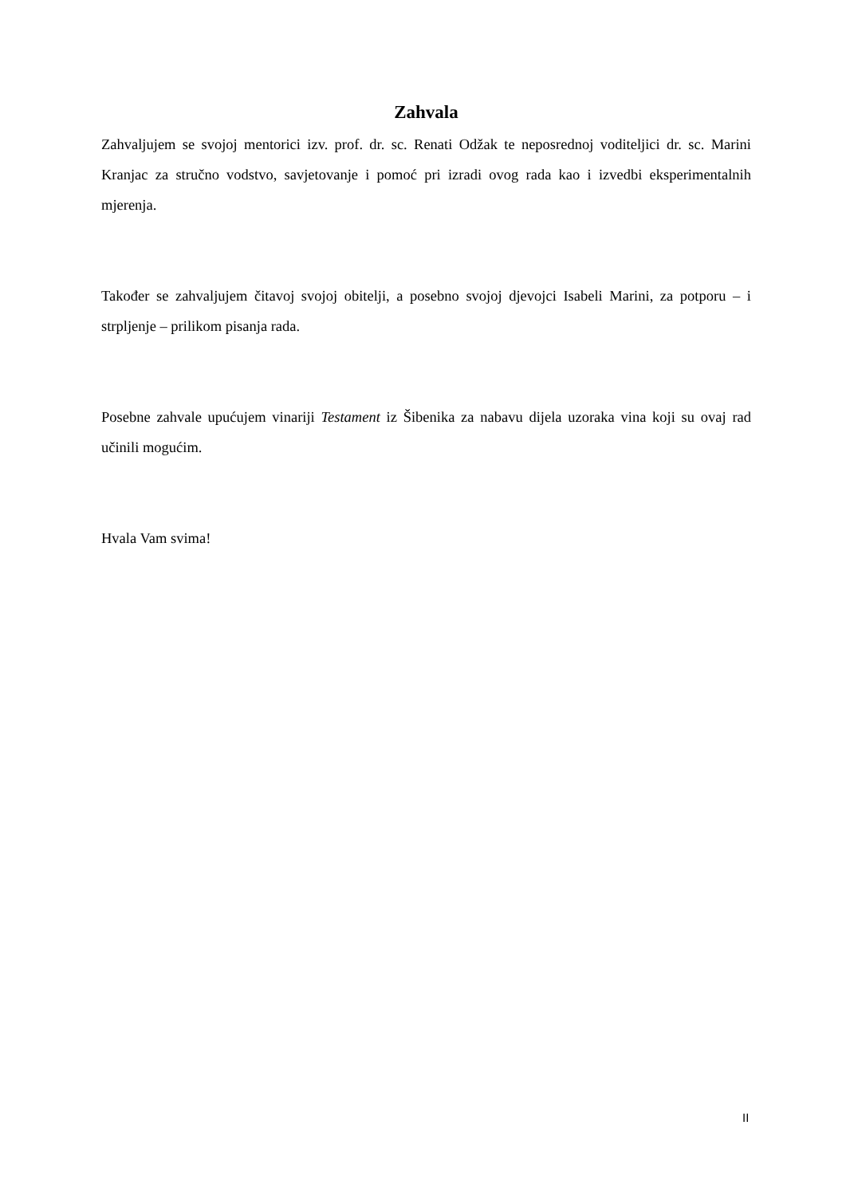Zahvala
Zahvaljujem se svojoj mentorici izv. prof. dr. sc. Renati Odžak te neposrednoj voditeljici dr. sc. Marini Kranjac za stručno vodstvo, savjetovanje i pomoć pri izradi ovog rada kao i izvedbi eksperimentalnih mjerenja.
Također se zahvaljujem čitavoj svojoj obitelji, a posebno svojoj djevojci Isabeli Marini, za potporu – i strpljenje – prilikom pisanja rada.
Posebne zahvale upućujem vinariji Testament iz Šibenika za nabavu dijela uzoraka vina koji su ovaj rad učinili mogućim.
Hvala Vam svima!
II